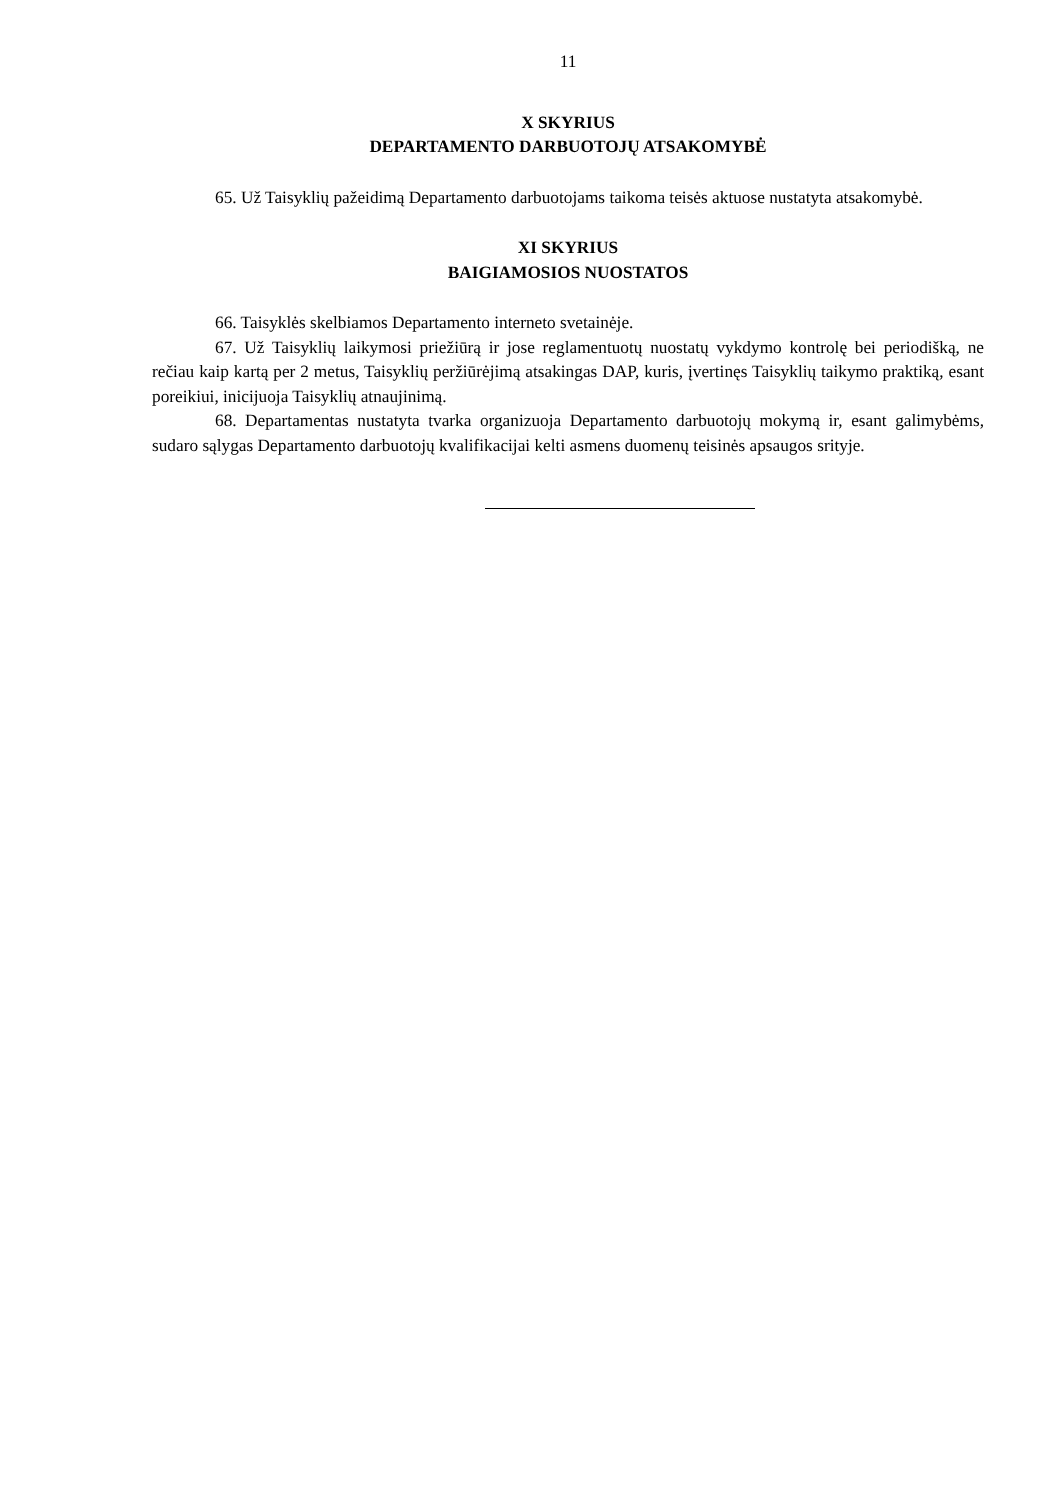11
X SKYRIUS
DEPARTAMENTO DARBUOTOJŲ ATSAKOMYBĖ
65. Už Taisyklių pažeidimą Departamento darbuotojams taikoma teisės aktuose nustatyta atsakomybė.
XI SKYRIUS
BAIGIAMOSIOS NUOSTATOS
66. Taisyklės skelbiamos Departamento interneto svetainėje.
67. Už Taisyklių laikymosi priežiūrą ir jose reglamentuotų nuostatų vykdymo kontrolę bei periodišką, ne rečiau kaip kartą per 2 metus, Taisyklių peržiūrėjimą atsakingas DAP, kuris, įvertinęs Taisyklių taikymo praktiką, esant poreikiui, inicijuoja Taisyklių atnaujinimą.
68. Departamentas nustatyta tvarka organizuoja Departamento darbuotojų mokymą ir, esant galimybėms, sudaro sąlygas Departamento darbuotojų kvalifikacijai kelti asmens duomenų teisinės apsaugos srityje.